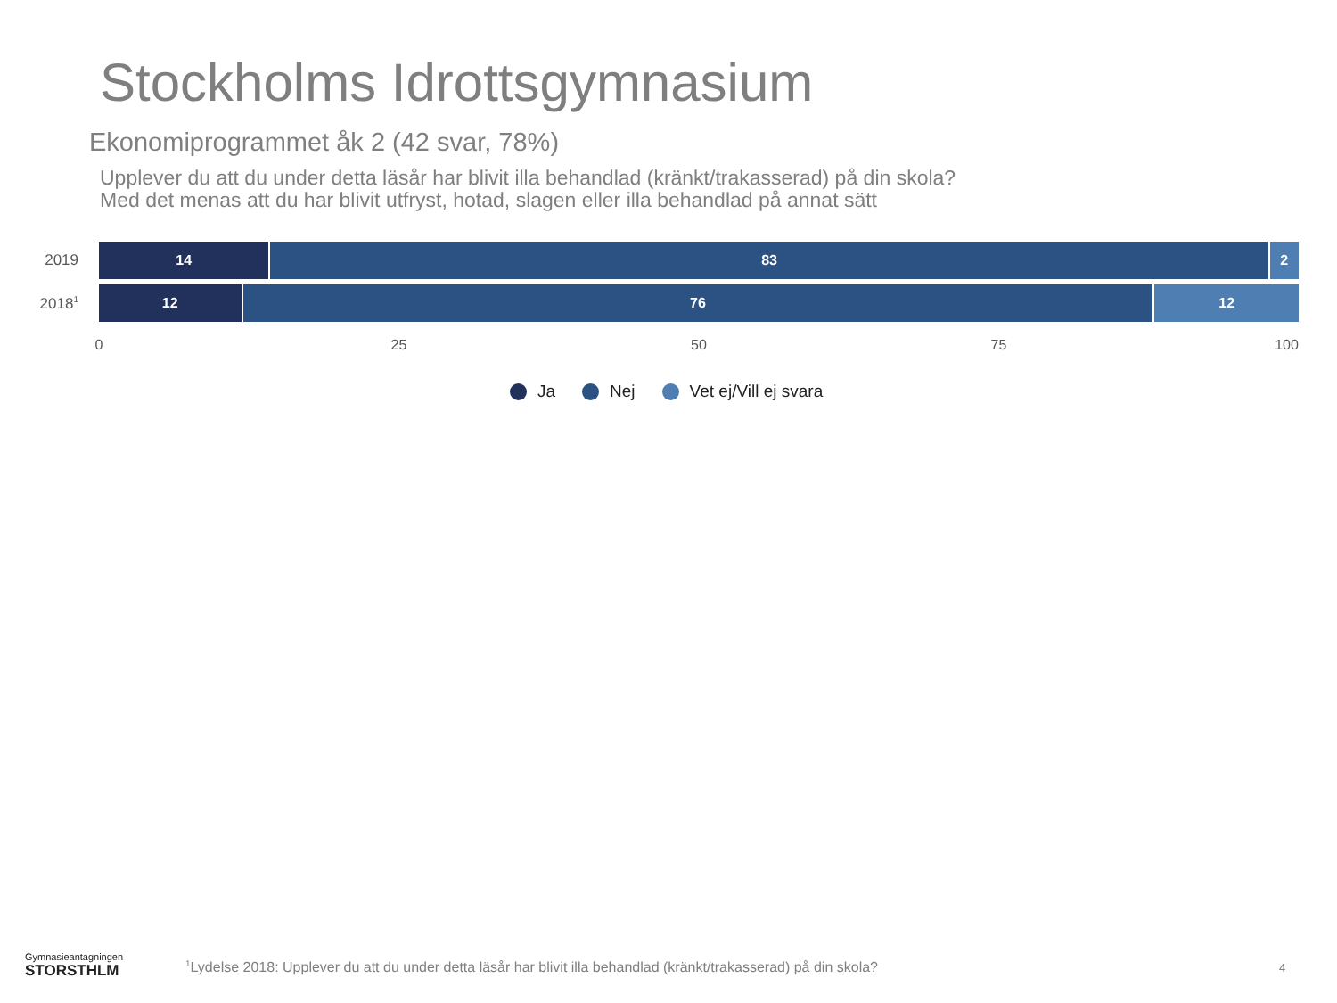Stockholms Idrottsgymnasium
Ekonomiprogrammet åk 2 (42 svar, 78%)
Upplever du att du under detta läsår har blivit illa behandlad (kränkt/trakasserad) på din skola?
Med det menas att du har blivit utfryst, hotad, slagen eller illa behandlad på annat sätt
2019
14 83 2
2018<sup>1</sup>
12 76 12
0 25 50 75 100
Ja Nej Vet ej/Vill ej svara
Gymnasieantagningen
STORSTHLM
<sup>1</sup> Lydelse 2018: Upplever du att du under detta läsår har blivit illa behandlad (kränkt/trakasserad) på din skola?
4